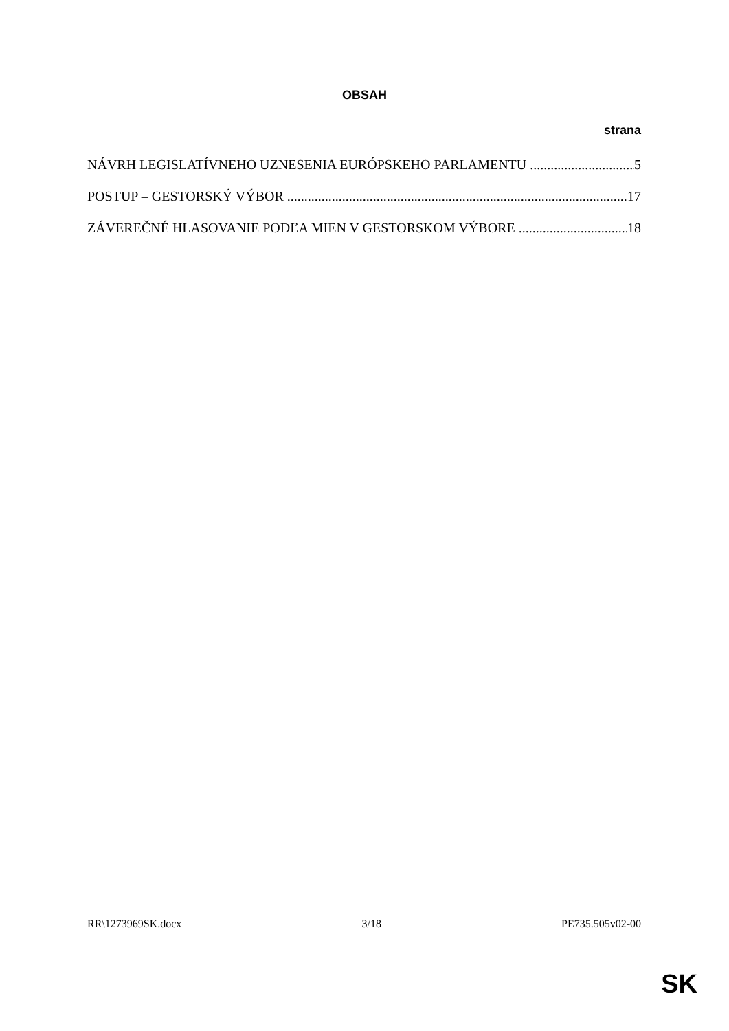OBSAH
strana
NÁVRH LEGISLATÍVNEHO UZNESENIA EURÓPSKEHO PARLAMENTU 5
POSTUP – GESTORSKÝ VÝBOR 17
ZÁVEREČNÉ HLASOVANIE PODĽA MIEN V GESTORSKOM VÝBORE 18
RR\1273969SK.docx 3/18 PE735.505v02-00
SK